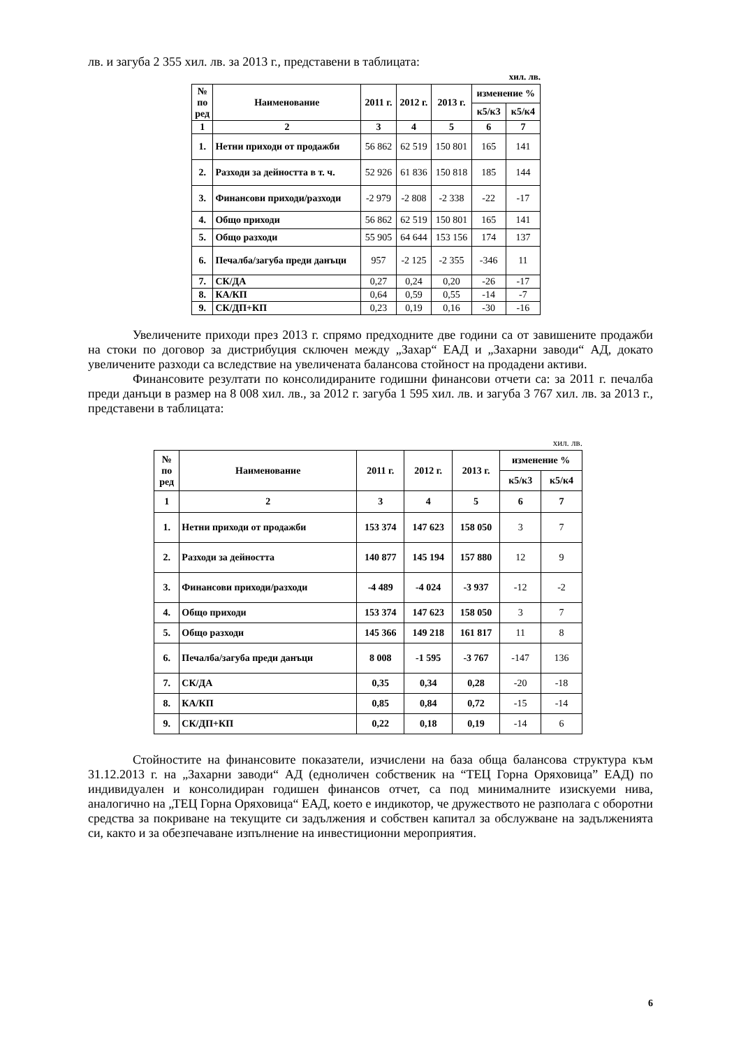лв. и загуба 2 355 хил. лв. за 2013 г., представени в таблицата:
хил. лв.
| № по ред | Наименование | 2011 г. | 2012 г. | 2013 г. | изменение % | |
| --- | --- | --- | --- | --- | --- | --- |
| | | | | | к5/к3 | к5/к4 |
| 1 | 2 | 3 | 4 | 5 | 6 | 7 |
| 1. | Нетни приходи от продажби | 56 862 | 62 519 | 150 801 | 165 | 141 |
| 2. | Разходи за дейността в т. ч. | 52 926 | 61 836 | 150 818 | 185 | 144 |
| 3. | Финансови приходи/разходи | -2 979 | -2 808 | -2 338 | -22 | -17 |
| 4. | Общо приходи | 56 862 | 62 519 | 150 801 | 165 | 141 |
| 5. | Общо разходи | 55 905 | 64 644 | 153 156 | 174 | 137 |
| 6. | Печалба/загуба преди данъци | 957 | -2 125 | -2 355 | -346 | 11 |
| 7. | СК/ДА | 0,27 | 0,24 | 0,20 | -26 | -17 |
| 8. | КА/КП | 0,64 | 0,59 | 0,55 | -14 | -7 |
| 9. | СК/ДП+КП | 0,23 | 0,19 | 0,16 | -30 | -16 |
Увеличените приходи през 2013 г. спрямо предходните две години са от завишените продажби на стоки по договор за дистрибуция сключен между „Захар“ ЕАД и „Захарни заводи“ АД, докато увеличените разходи са вследствие на увеличената балансова стойност на продадени активи.
Финансовите резултати по консолидираните годишни финансови отчети са: за 2011 г. печалба преди данъци в размер на 8 008 хил. лв., за 2012 г. загуба 1 595 хил. лв. и загуба 3 767 хил. лв. за 2013 г., представени в таблицата:
хил. лв.
| № по ред | Наименование | 2011 г. | 2012 г. | 2013 г. | изменение % | |
| --- | --- | --- | --- | --- | --- | --- |
| | | | | | к5/к3 | к5/к4 |
| 1 | 2 | 3 | 4 | 5 | 6 | 7 |
| 1. | Нетни приходи от продажби | 153 374 | 147 623 | 158 050 | 3 | 7 |
| 2. | Разходи за дейността | 140 877 | 145 194 | 157 880 | 12 | 9 |
| 3. | Финансови приходи/разходи | -4 489 | -4 024 | -3 937 | -12 | -2 |
| 4. | Общо приходи | 153 374 | 147 623 | 158 050 | 3 | 7 |
| 5. | Общо разходи | 145 366 | 149 218 | 161 817 | 11 | 8 |
| 6. | Печалба/загуба преди данъци | 8 008 | -1 595 | -3 767 | -147 | 136 |
| 7. | СК/ДА | 0,35 | 0,34 | 0,28 | -20 | -18 |
| 8. | КА/КП | 0,85 | 0,84 | 0,72 | -15 | -14 |
| 9. | СК/ДП+КП | 0,22 | 0,18 | 0,19 | -14 | 6 |
Стойностите на финансовите показатели, изчислени на база обща балансова структура към 31.12.2013 г. на „Захарни заводи“ АД (едноличен собственик на “ТЕЦ Горна Оряховица” ЕАД) по индивидуален и консолидиран годишен финансов отчет, са под минималните изискуеми нива, аналогично на „ТЕЦ Горна Оряховица“ ЕАД, което е индикотор, че дружеството не разполага с оборотни средства за покриване на текущите си задължения и собствен капитал за обслужване на задълженията си, както и за обезпечаване изпълнение на инвестиционни мероприятия.
6